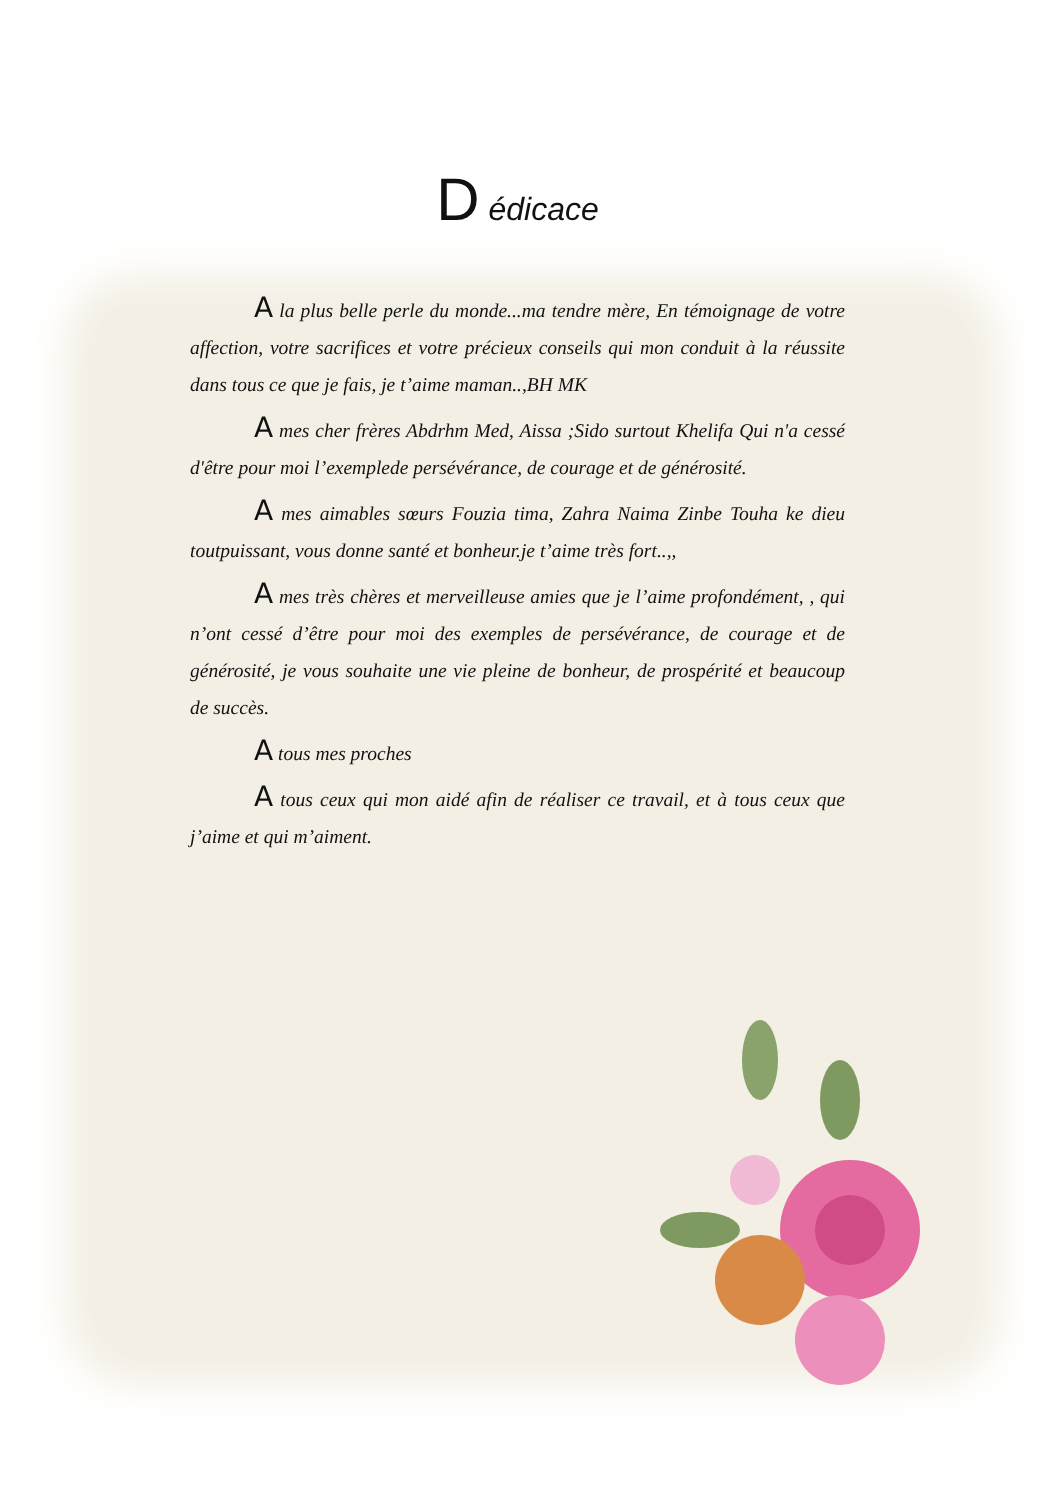D édicace
A la plus belle perle du monde...ma tendre mère, En témoignage de votre affection, votre sacrifices et votre précieux conseils qui mon conduit à la réussite dans tous ce que je fais, je t’aime maman..,BH MK
A mes cher frères Abdrhm Med, Aissa ;Sido surtout Khelifa Qui n'a cessé d'être pour moi l’exemplede persévérance, de courage et de générosité.
A mes aimables sœurs Fouzia tima, Zahra Naima Zinbe Touha ke dieu toutpuissant, vous donne santé et bonheur.je t’aime très fort..,,
A mes très chères et merveilleuse amies que je l’aime profondément, , qui n’ont cessé d’être pour moi des exemples de persévérance, de courage et de générosité, je vous souhaite une vie pleine de bonheur, de prospérité et beaucoup de succès.
A tous mes proches
A tous ceux qui mon aidé afin de réaliser ce travail, et à tous ceux que j’aime et qui m’aiment.